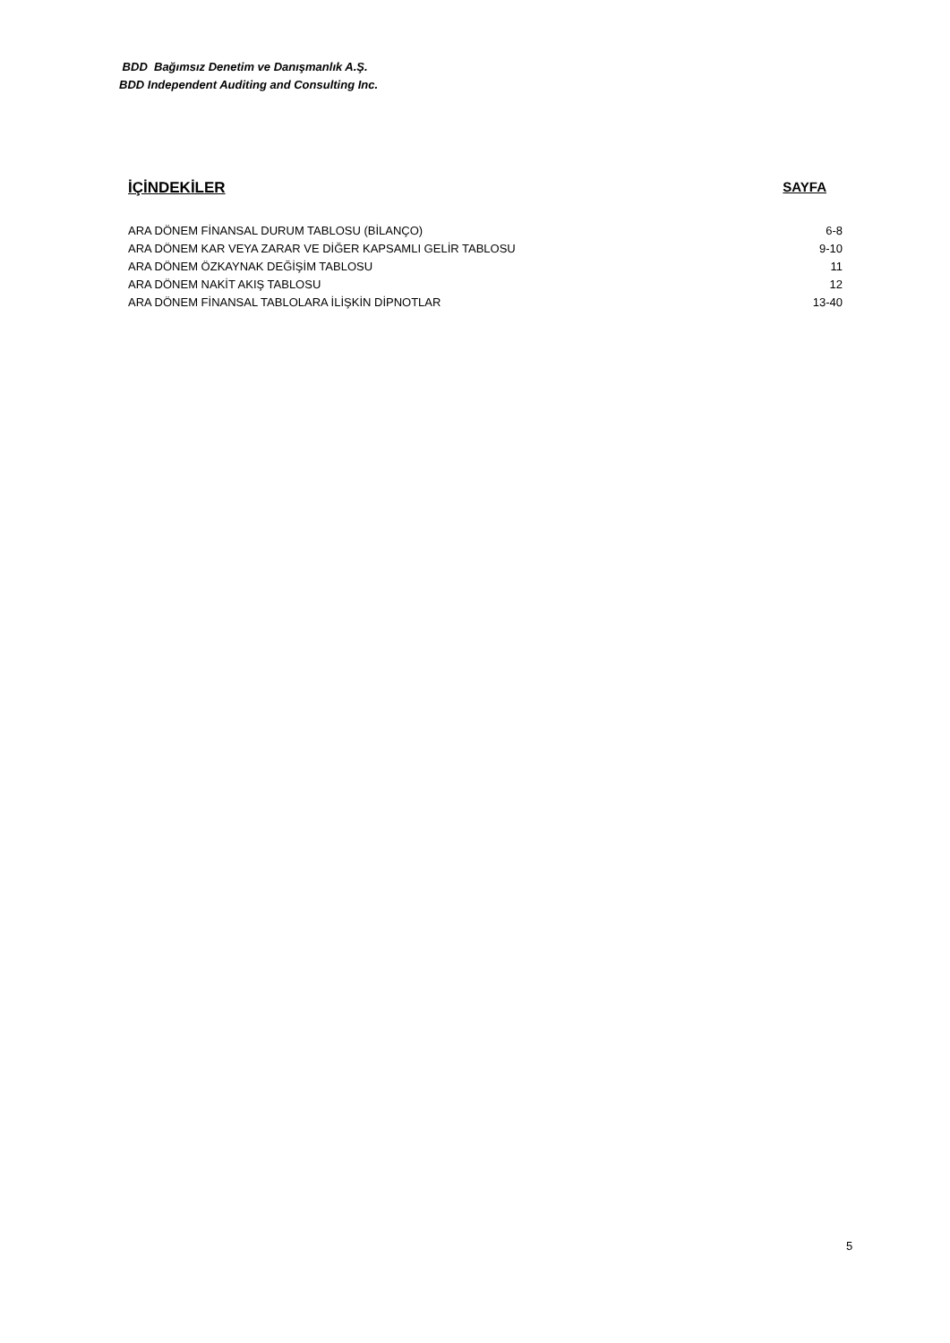BDD Bağımsız Denetim ve Danışmanlık A.Ş.
BDD Independent Auditing and Consulting Inc.
İÇİNDEKİLER SAYFA
| ARA DÖNEM FİNANSAL DURUM TABLOSU (BİLANÇO) | 6-8 |
| ARA DÖNEM KAR VEYA ZARAR VE DİĞER KAPSAMLI GELİR TABLOSU | 9-10 |
| ARA DÖNEM ÖZKAYNAK DEĞİŞİM TABLOSU | 11 |
| ARA DÖNEM NAKİT AKIŞ TABLOSU | 12 |
| ARA DÖNEM FİNANSAL TABLOLARA İLİŞKİN DİPNOTLAR | 13-40 |
5